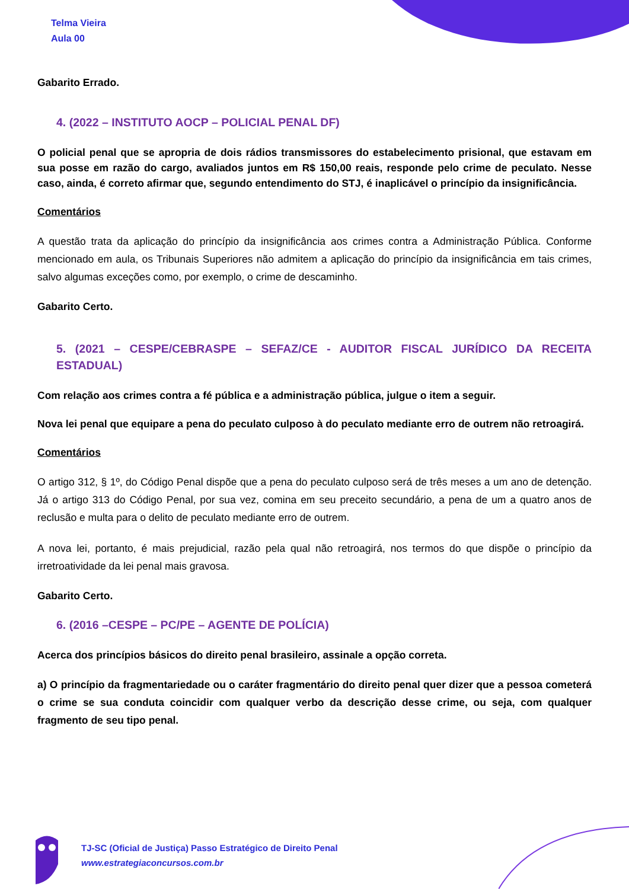Telma Vieira
Aula 00
Gabarito Errado.
4. (2022 – INSTITUTO AOCP – POLICIAL PENAL DF)
O policial penal que se apropria de dois rádios transmissores do estabelecimento prisional, que estavam em sua posse em razão do cargo, avaliados juntos em R$ 150,00 reais, responde pelo crime de peculato. Nesse caso, ainda, é correto afirmar que, segundo entendimento do STJ, é inaplicável o princípio da insignificância.
Comentários
A questão trata da aplicação do princípio da insignificância aos crimes contra a Administração Pública. Conforme mencionado em aula, os Tribunais Superiores não admitem a aplicação do princípio da insignificância em tais crimes, salvo algumas exceções como, por exemplo, o crime de descaminho.
Gabarito Certo.
5. (2021 – CESPE/CEBRASPE – SEFAZ/CE - AUDITOR FISCAL JURÍDICO DA RECEITA ESTADUAL)
Com relação aos crimes contra a fé pública e a administração pública, julgue o item a seguir.
Nova lei penal que equipare a pena do peculato culposo à do peculato mediante erro de outrem não retroagirá.
Comentários
O artigo 312, § 1º, do Código Penal dispõe que a pena do peculato culposo será de três meses a um ano de detenção. Já o artigo 313 do Código Penal, por sua vez, comina em seu preceito secundário, a pena de um a quatro anos de reclusão e multa para o delito de peculato mediante erro de outrem.
A nova lei, portanto, é mais prejudicial, razão pela qual não retroagirá, nos termos do que dispõe o princípio da irretroatividade da lei penal mais gravosa.
Gabarito Certo.
6. (2016 –CESPE – PC/PE – AGENTE DE POLÍCIA)
Acerca dos princípios básicos do direito penal brasileiro, assinale a opção correta.
a) O princípio da fragmentariedade ou o caráter fragmentário do direito penal quer dizer que a pessoa cometerá o crime se sua conduta coincidir com qualquer verbo da descrição desse crime, ou seja, com qualquer fragmento de seu tipo penal.
TJ-SC (Oficial de Justiça) Passo Estratégico de Direito Penal
www.estrategiaconcursos.com.br